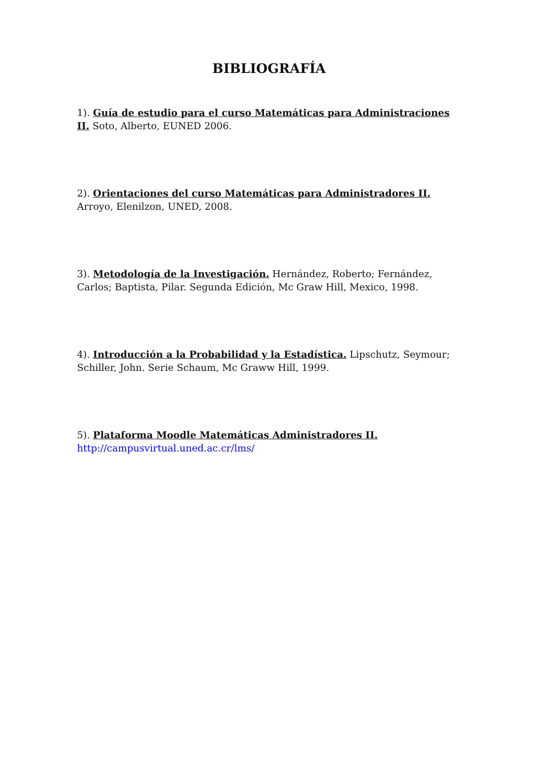BIBLIOGRAFÍA
1). Guía de estudio para el curso Matemáticas para Administraciones II. Soto, Alberto, EUNED 2006.
2). Orientaciones del curso Matemáticas para Administradores II. Arroyo, Elenilzon, UNED, 2008.
3). Metodología de la Investigación. Hernández, Roberto; Fernández, Carlos; Baptista, Pilar. Segunda Edición, Mc Graw Hill, Mexico, 1998.
4). Introducción a la Probabilidad y la Estadística. Lipschutz, Seymour; Schiller, John. Serie Schaum, Mc Graww Hill, 1999.
5). Plataforma Moodle Matemáticas Administradores II.
http://campusvirtual.uned.ac.cr/lms/